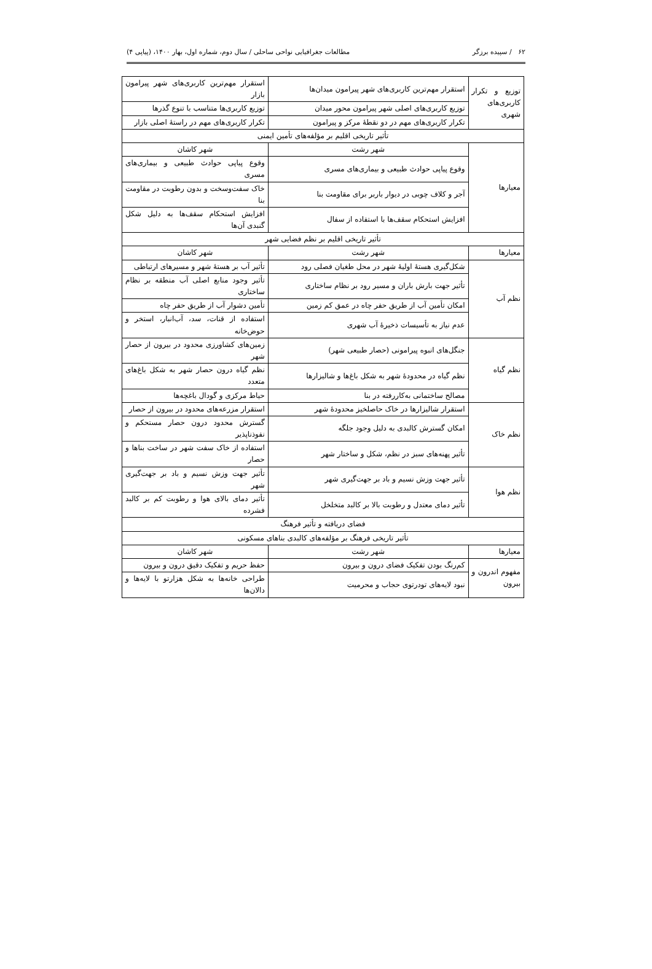۶۲ / سپیده برزگر مطالعات جغرافیایی نواحی ساحلی / سال دوم، شماره اول، بهار ۱۴۰۰، (پیاپی ۴)
| توزیع و تکرار کاربری‌های شهری | استقرار مهم‌ترین کاربری‌های شهر پیرامون میدان‌ها | استقرار مهم‌ترین کاربری‌های شهر پیرامون بازار |
| | توزیع کاربری‌های اصلی شهر پیرامون محور میدان | توزیع کاربری‌ها متناسب با تنوع گذرها |
| | تکرار کاربری‌های مهم در دو نقطهٔ مرکز و پیرامون | تکرار کاربری‌های مهم در راستهٔ اصلی بازار |
| تأثیر تاریخی اقلیم بر مؤلفه‌های تأمین ایمنی | | |
| معیارها | شهر رشت | شهر کاشان |
| | وقوع پیاپی حوادث طبیعی و بیماری‌های مسری | وقوع پیاپی حوادث طبیعی و بیماری‌های مسری |
| | آجر و کلاف چوبی در دیوار باربر برای مقاومت بنا | خاک سفت‌وسخت و بدون رطوبت در مقاومت بنا |
| | افزایش استحکام سقف‌ها با استفاده از سفال | افزایش استحکام سقف‌ها به دلیل شکل گنبدی آن‌ها |
| تأثیر تاریخی اقلیم بر نظم فضایی شهر | | |
| معیارها | شهر رشت | شهر کاشان |
| نظم آب | شکل‌گیری هستهٔ اولیهٔ شهر در محل طغیان فصلی رود | تأثیر آب بر هستهٔ شهر و مسیرهای ارتباطی |
| | تأثیر جهت بارش باران و مسیر رود بر نظام ساختاری | تأثیر وجود منابع اصلی آب منطقه بر نظام ساختاری |
| | امکان تأمین آب از طریق حفر چاه در عمق کم زمین | تأمین دشوار آب از طریق حفر چاه |
| | عدم نیاز به تأسیسات ذخیرهٔ آب شهری | استفاده از قنات، سد، آب‌انبار، استخر و حوض‌خانه |
| نظم گیاه | جنگل‌های انبوه پیرامونی (حصار طبیعی شهر) | زمین‌های کشاورزی محدود در بیرون از حصار شهر |
| | نظم گیاه در محدودهٔ شهر به شکل باغ‌ها و شالیزارها | نظم گیاه درون حصار شهر به شکل باغ‌های متعدد |
| | مصالح ساختمانی به‌کاررفته در بنا | حیاط مرکزی و گودال باغچه‌ها |
| نظم خاک | استقرار شالیزارها در خاک حاصلخیز محدودهٔ شهر | استقرار مزرعه‌های محدود در بیرون از حصار |
| | امکان گسترش کالبدی به دلیل وجود جلگه | گسترش محدود درون حصار مستحکم و نفوذناپذیر |
| | تأثیر پهنه‌های سبز در نظم، شکل و ساختار شهر | استفاده از خاک سفت شهر در ساخت بناها و حصار |
| نظم هوا | تأثیر جهت وزش نسیم و باد بر جهت‌گیری شهر | تأثیر جهت وزش نسیم و باد بر جهت‌گیری شهر |
| | تأثیر دمای معتدل و رطوبت بالا بر کالبد متخلخل | تأثیر دمای بالای هوا و رطوبت کم بر کالبد فشرده |
| فضای دریافته و تأثیر فرهنگ | | |
| تأثیر تاریخی فرهنگ بر مؤلفه‌های کالبدی بناهای مسکونی | | |
| معیارها | شهر رشت | شهر کاشان |
| مفهوم اندرون و بیرون | کم‌رنگ بودن تفکیک فضای درون و بیرون | حفظ حریم و تفکیک دقیق درون و بیرون |
| | نبود لایه‌های تودرتوی حجاب و محرمیت | طراحی خانه‌ها به شکل هزارتو با لایه‌ها و دالان‌ها |